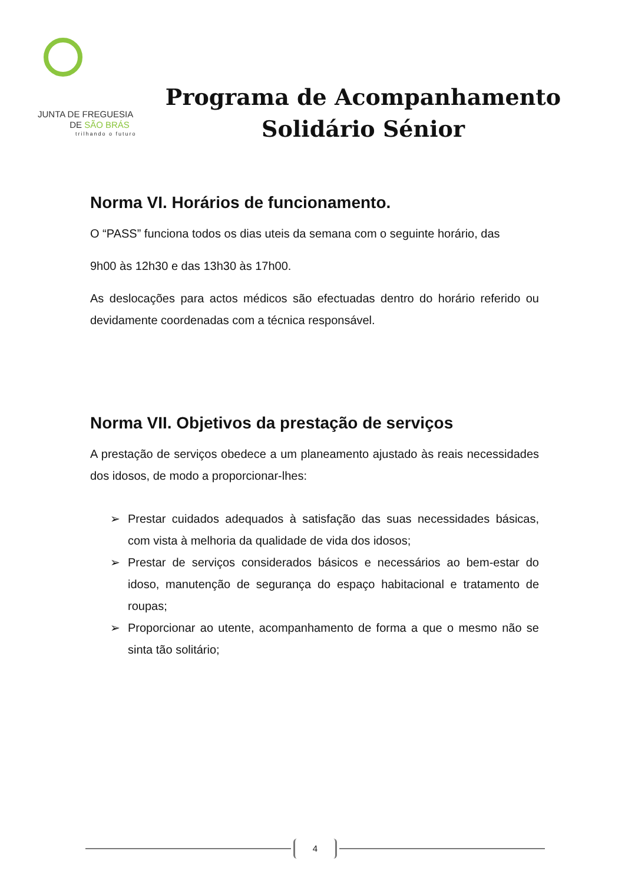JUNTA DE FREGUESIA
DE SÃO BRÁS
trilhando o futuro
Programa de Acompanhamento
Solidário Sénior
Norma VI. Horários de funcionamento.
O “PASS” funciona todos os dias uteis da semana com o seguinte horário, das
9h00 às 12h30 e das 13h30 às 17h00.
As deslocações para actos médicos são efectuadas dentro do horário referido ou devidamente coordenadas com a técnica responsável.
Norma VII. Objetivos da prestação de serviços
A prestação de serviços obedece a um planeamento ajustado às reais necessidades dos idosos, de modo a proporcionar-lhes:
➢ Prestar cuidados adequados à satisfação das suas necessidades básicas, com vista à melhoria da qualidade de vida dos idosos;
➢ Prestar de serviços considerados básicos e necessários ao bem-estar do idoso, manutenção de segurança do espaço habitacional e tratamento de roupas;
➢ Proporcionar ao utente, acompanhamento de forma a que o mesmo não se sinta tão solitário;
4